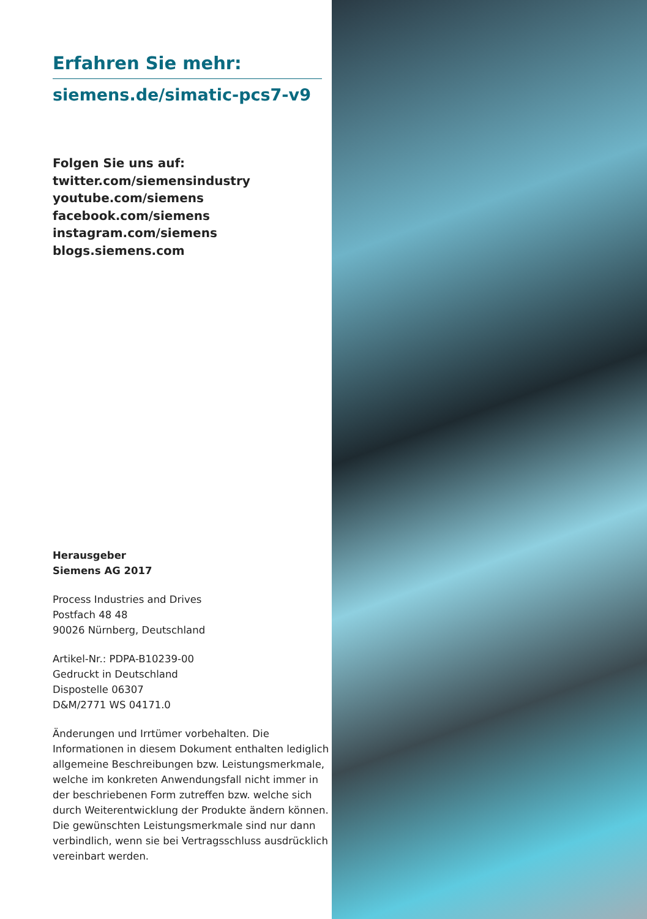Erfahren Sie mehr:
siemens.de/simatic-pcs7-v9
Folgen Sie uns auf:
twitter.com/siemensindustry
youtube.com/siemens
facebook.com/siemens
instagram.com/siemens
blogs.siemens.com
Herausgeber
Siemens AG 2017
Process Industries and Drives
Postfach 48 48
90026 Nürnberg, Deutschland
Artikel-Nr.: PDPA-B10239-00
Gedruckt in Deutschland
Dispostelle 06307
D&M/2771 WS 04171.0
Änderungen und Irrtümer vorbehalten. Die Informationen in diesem Dokument enthalten lediglich allgemeine Beschreibungen bzw. Leistungsmerkmale, welche im konkreten Anwendungsfall nicht immer in der beschriebenen Form zutreffen bzw. welche sich durch Weiterentwicklung der Produkte ändern können. Die gewünschten Leistungsmerkmale sind nur dann verbindlich, wenn sie bei Vertragsschluss ausdrücklich vereinbart werden.